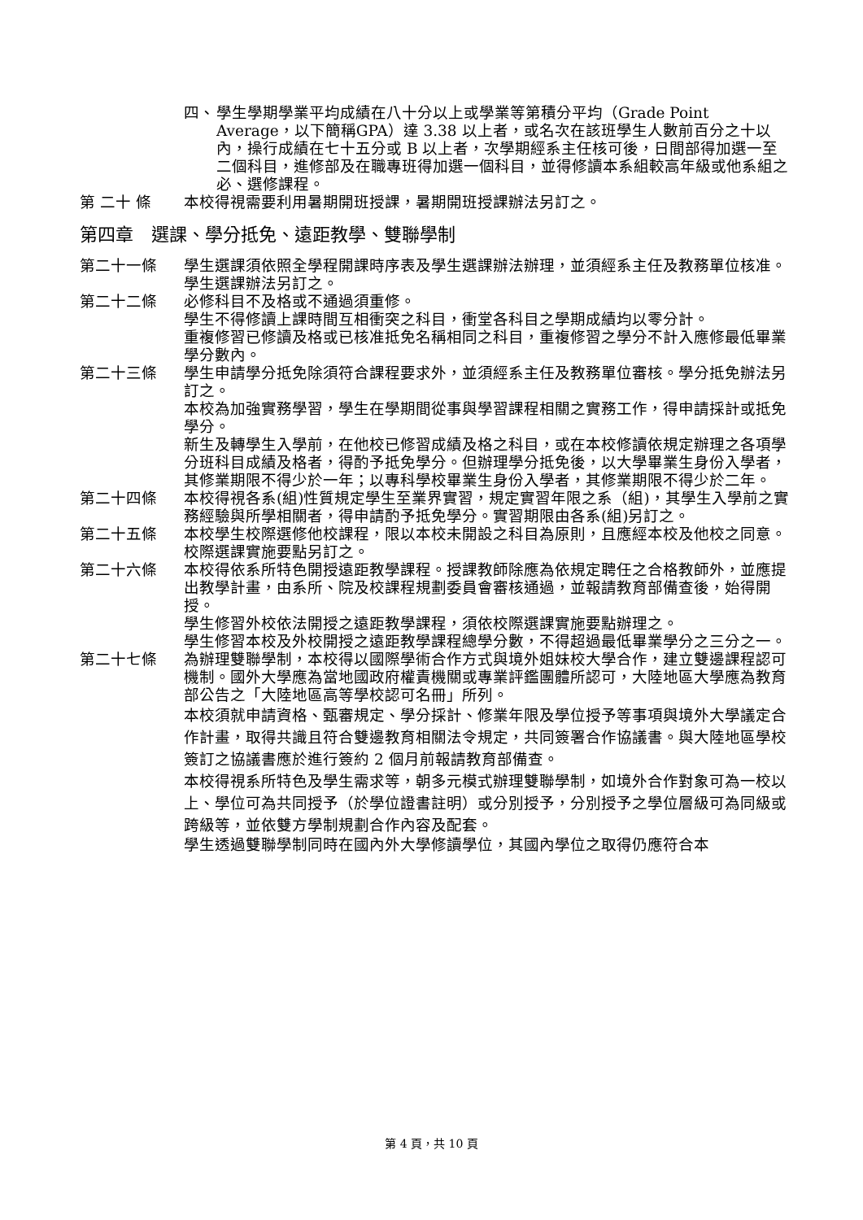四、 學生學期學業平均成績在八十分以上或學業等第積分平均（Grade Point Average，以下簡稱GPA）達 3.38 以上者，或名次在該班學生人數前百分之十以內，操行成績在七十五分或 B 以上者，次學期經系主任核可後，日間部得加選一至二個科目，進修部及在職專班得加選一個科目，並得修讀本系組較高年級或他系組之必、選修課程。
第 二十 條 本校得視需要利用暑期開班授課，暑期開班授課辦法另訂之。
第四章　選課、學分抵免、遠距教學、雙聯學制
第二十一條 學生選課須依照全學程開課時序表及學生選課辦法辦理，並須經系主任及教務單位核准。學生選課辦法另訂之。
第二十二條 必修科目不及格或不通過須重修。
學生不得修讀上課時間互相衝突之科目，衝堂各科目之學期成績均以零分計。
重複修習已修讀及格或已核准抵免名稱相同之科目，重複修習之學分不計入應修最低畢業學分數內。
第二十三條 學生申請學分抵免除須符合課程要求外，並須經系主任及教務單位審核。學分抵免辦法另訂之。
本校為加強實務學習，學生在學期間從事與學習課程相關之實務工作，得申請採計或抵免學分。
新生及轉學生入學前，在他校已修習成績及格之科目，或在本校修讀依規定辦理之各項學分班科目成績及格者，得酌予抵免學分。但辦理學分抵免後，以大學畢業生身份入學者，其修業期限不得少於一年；以專科學校畢業生身份入學者，其修業期限不得少於二年。
第二十四條 本校得視各系(組)性質規定學生至業界實習，規定實習年限之系（組)，其學生入學前之實務經驗與所學相關者，得申請酌予抵免學分。實習期限由各系(組)另訂之。
第二十五條 本校學生校際選修他校課程，限以本校未開設之科目為原則，且應經本校及他校之同意。校際選課實施要點另訂之。
第二十六條 本校得依系所特色開授遠距教學課程。授課教師除應為依規定聘任之合格教師外，並應提出教學計畫，由系所、院及校課程規劃委員會審核通過，並報請教育部備查後，始得開授。
學生修習外校依法開授之遠距教學課程，須依校際選課實施要點辦理之。
學生修習本校及外校開授之遠距教學課程總學分數，不得超過最低畢業學分之三分之一。
第二十七條 為辦理雙聯學制，本校得以國際學術合作方式與境外姐妹校大學合作，建立雙邊課程認可機制。國外大學應為當地國政府權責機關或專業評鑑團體所認可，大陸地區大學應為教育部公告之「大陸地區高等學校認可名冊」所列。
本校須就申請資格、甄審規定、學分採計、修業年限及學位授予等事項與境外大學議定合作計畫，取得共識且符合雙邊教育相關法令規定，共同簽署合作協議書。與大陸地區學校簽訂之協議書應於進行簽約 2 個月前報請教育部備查。
本校得視系所特色及學生需求等，朝多元模式辦理雙聯學制，如境外合作對象可為一校以上、學位可為共同授予（於學位證書註明）或分別授予，分別授予之學位層級可為同級或跨級等，並依雙方學制規劃合作內容及配套。
學生透過雙聯學制同時在國內外大學修讀學位，其國內學位之取得仍應符合本
第 4 頁，共 10 頁